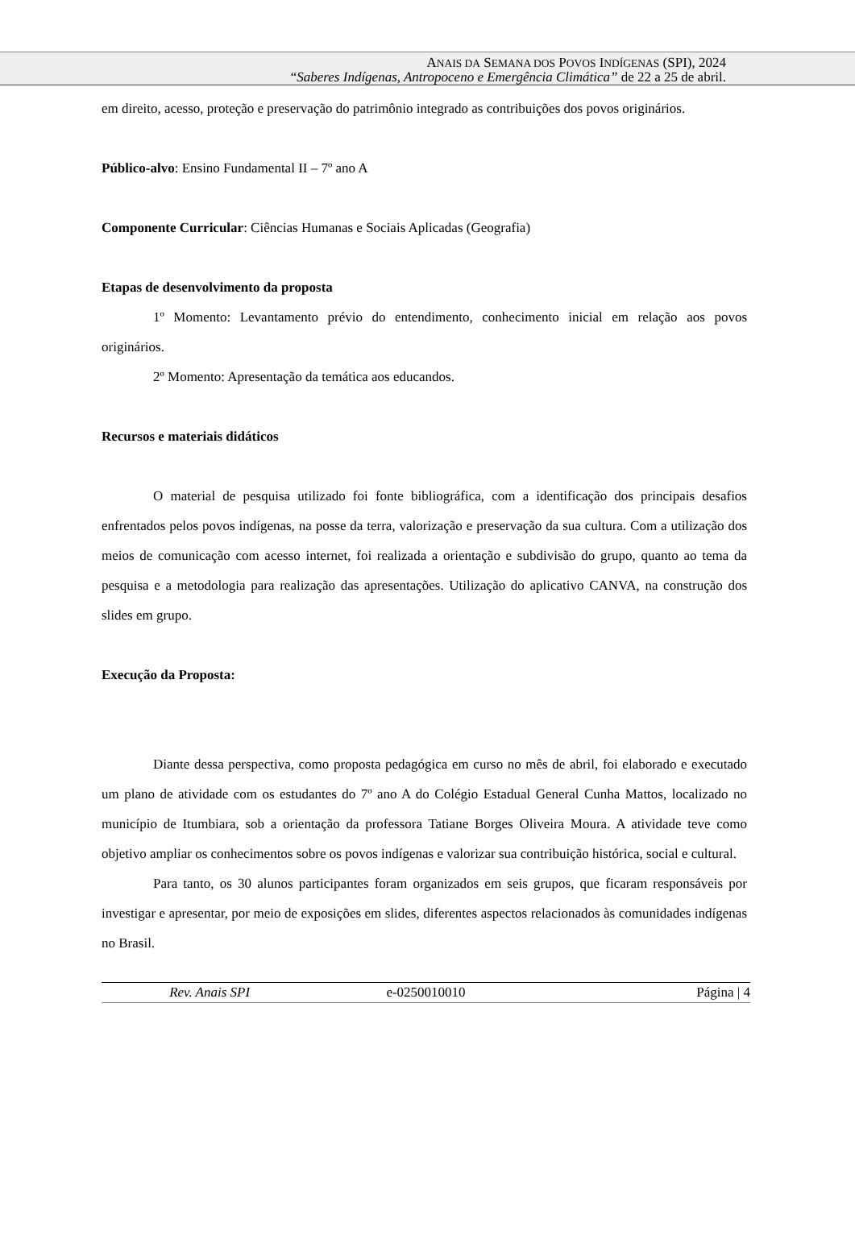ANAIS DA SEMANA DOS POVOS INDÍGENAS (SPI), 2024
“Saberes Indígenas, Antropoceno e Emergência Climática” de 22 a 25 de abril.
em direito, acesso, proteção e preservação do patrimônio integrado as contribuições dos povos originários.
Público-alvo: Ensino Fundamental II – 7º ano A
Componente Curricular: Ciências Humanas e Sociais Aplicadas (Geografia)
Etapas de desenvolvimento da proposta
1º Momento: Levantamento prévio do entendimento, conhecimento inicial em relação aos povos originários.
2º Momento: Apresentação da temática aos educandos.
Recursos e materiais didáticos
O material de pesquisa utilizado foi fonte bibliográfica, com a identificação dos principais desafios enfrentados pelos povos indígenas, na posse da terra, valorização e preservação da sua cultura. Com a utilização dos meios de comunicação com acesso internet, foi realizada a orientação e subdivisão do grupo, quanto ao tema da pesquisa e a metodologia para realização das apresentações. Utilização do aplicativo CANVA, na construção dos slides em grupo.
Execução da Proposta:
Diante dessa perspectiva, como proposta pedagógica em curso no mês de abril, foi elaborado e executado um plano de atividade com os estudantes do 7º ano A do Colégio Estadual General Cunha Mattos, localizado no município de Itumbiara, sob a orientação da professora Tatiane Borges Oliveira Moura. A atividade teve como objetivo ampliar os conhecimentos sobre os povos indígenas e valorizar sua contribuição histórica, social e cultural.
Para tanto, os 30 alunos participantes foram organizados em seis grupos, que ficaram responsáveis por investigar e apresentar, por meio de exposições em slides, diferentes aspectos relacionados às comunidades indígenas no Brasil.
Rev. Anais SPI e-0250010010 Página | 4